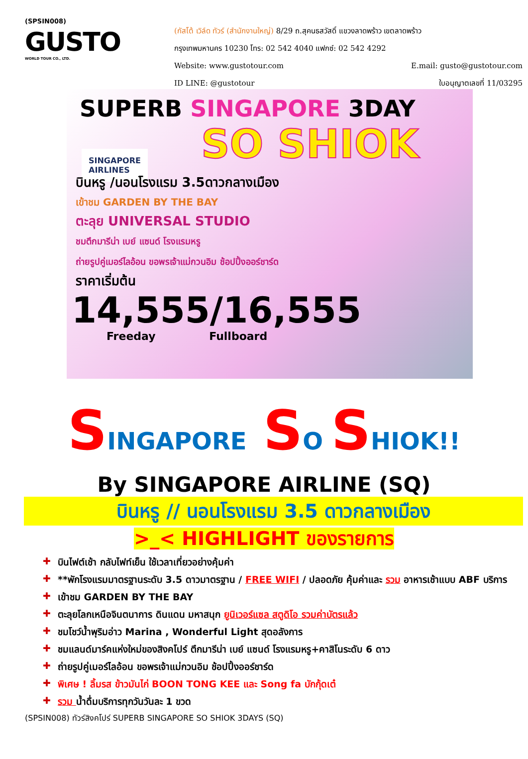(SPSIN008)
GUSTO
WORLD TOUR CO., LTD.
(กัสโต้ เวิล์ด ทัวร์ (สำนักงานใหญ่) 8/29 ถ.สุคนธสวัสดิ์ แขวงลาดพร้าว เขตลาดพร้าว
กรุงเทพมหานคร 10230 โทร: 02 542 4040 แฟกซ์: 02 542 4292
Website: www.gustotour.com E.mail: gusto@gustotour.com
ID LINE: @gustotour ใบอนุญาตเลขที่ 11/03295
SUPERB SINGAPORE 3DAY
SINGAPORE
AIRLINES
SO SHIOK
บินหรู /นอนโรงแรม 3.5ดาวกลางเมือง
เข้าชม GARDEN BY THE BAY
ตะลุย UNIVERSAL STUDIO
ชมตึกมารีน่า เบย์ แซนด์ โรงแรมหรู
ถ่ายรูปคู่เมอร์ไลอ้อน ขอพรเจ้าแม่กวนอิม ช้อปปิ้งออร์ชาร์ด
ราคาเริ่มต้น
14,555/16,555
Freeday Fullboard
SINGAPORE SO SHIOK!!
By SINGAPORE AIRLINE (SQ)
บินหรู // นอนโรงแรม 3.5 ดาวกลางเมือง
>_< HIGHLIGHT ของรายการ
✚ บินไฟต์เช้า กลับไฟท์เย็น ใช้เวลาเที่ยวอย่างคุ้มค่า
✚ **พักโรงแรมมาตรฐานระดับ 3.5 ดาวมาตรฐาน / FREE WIFI / ปลอดภัย คุ้มค่าและ รวม อาหารเช้าแบบ ABF บริการ
✚ เข้าชม GARDEN BY THE BAY
✚ ตะลุยโลกเหนือจินตนาการ ดินแดน มหาสนุก ยูนิเวอร์แซล สตูดิโอ รวมค่าบัตรแล้ว
✚ ชมโชว์น้ำพุริมอ่าว Marina , Wonderful Light สุดอลังการ
✚ ชมแลนด์มาร์คแห่งใหม่ของสิงคโปร์ ตึกมารีน่า เบย์ แซนด์ โรงแรมหรู+คาสิโนระดับ 6 ดาว
✚ ถ่ายรูปคู่เมอร์ไลอ้อน ขอพรเจ้าแม่กวนอิม ช้อปปิ้งออร์ชาร์ด
✚ พิเศษ ! ลิ้มรส ข้าวมันไก่ BOON TONG KEE และ Song fa บักกุ้ดเต๋
✚ รวม น้ำดื่มบริการทุกวันวันละ 1 ขวด
(SPSIN008) ทัวร์สิงคโปร์ SUPERB SINGAPORE SO SHIOK 3DAYS (SQ)